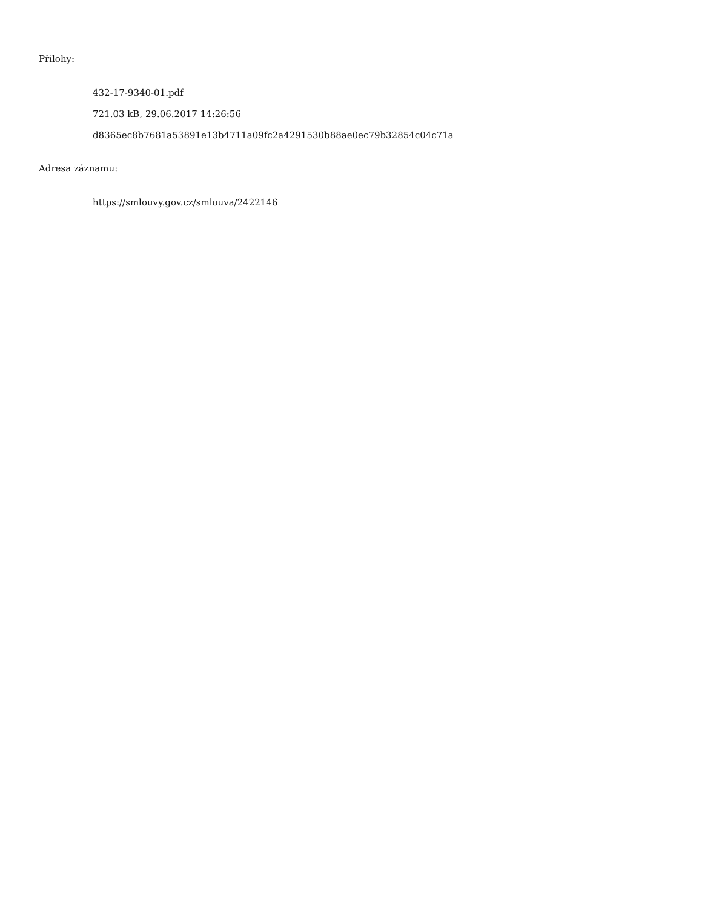Přílohy:
432-17-9340-01.pdf
721.03 kB, 29.06.2017 14:26:56
d8365ec8b7681a53891e13b4711a09fc2a4291530b88ae0ec79b32854c04c71a
Adresa záznamu:
https://smlouvy.gov.cz/smlouva/2422146